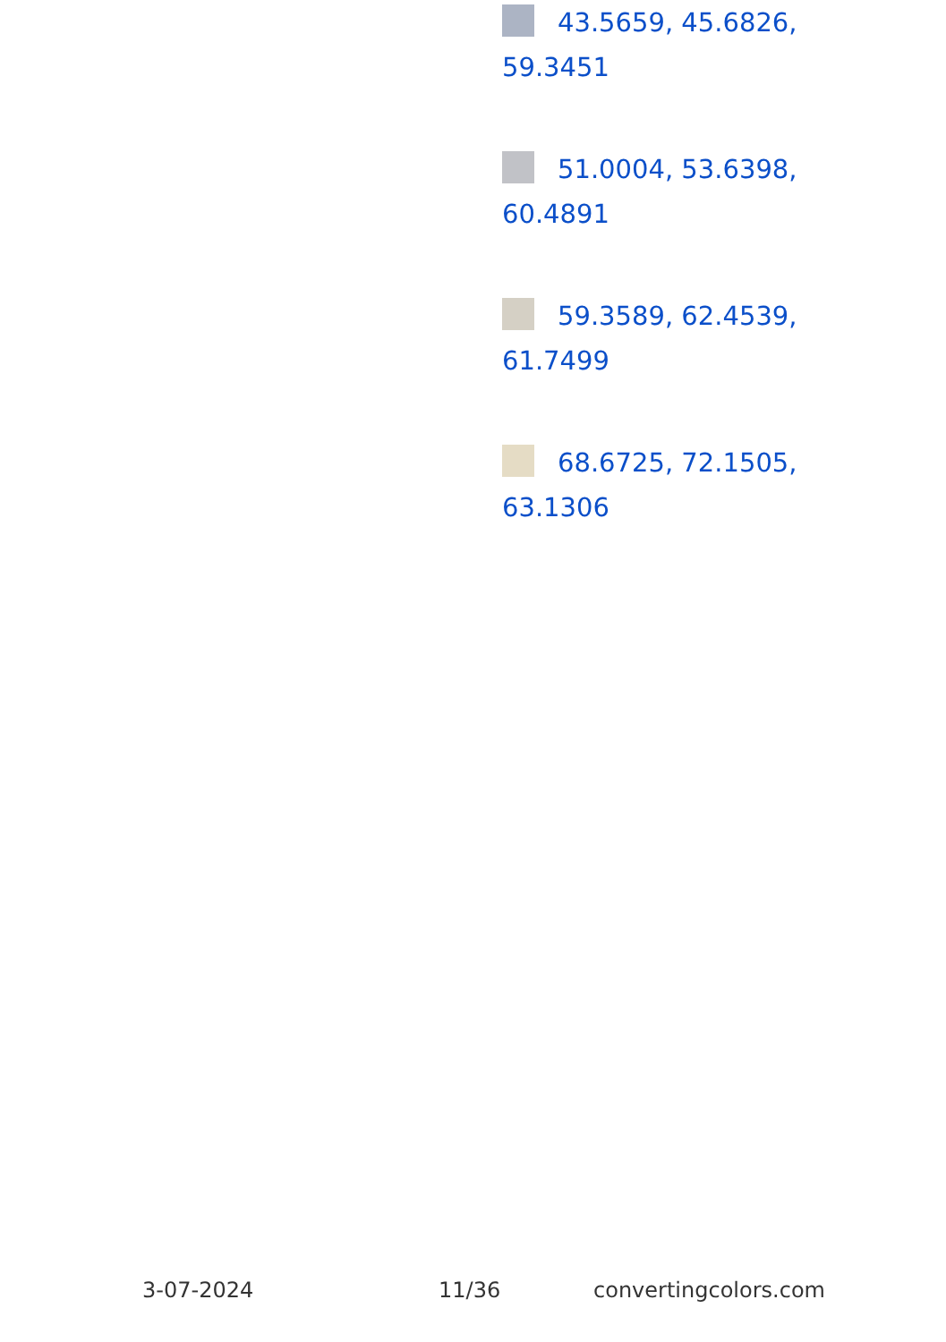43.5659, 45.6826, 59.3451
51.0004, 53.6398, 60.4891
59.3589, 62.4539, 61.7499
68.6725, 72.1505, 63.1306
3-07-2024 11/36 convertingcolors.com